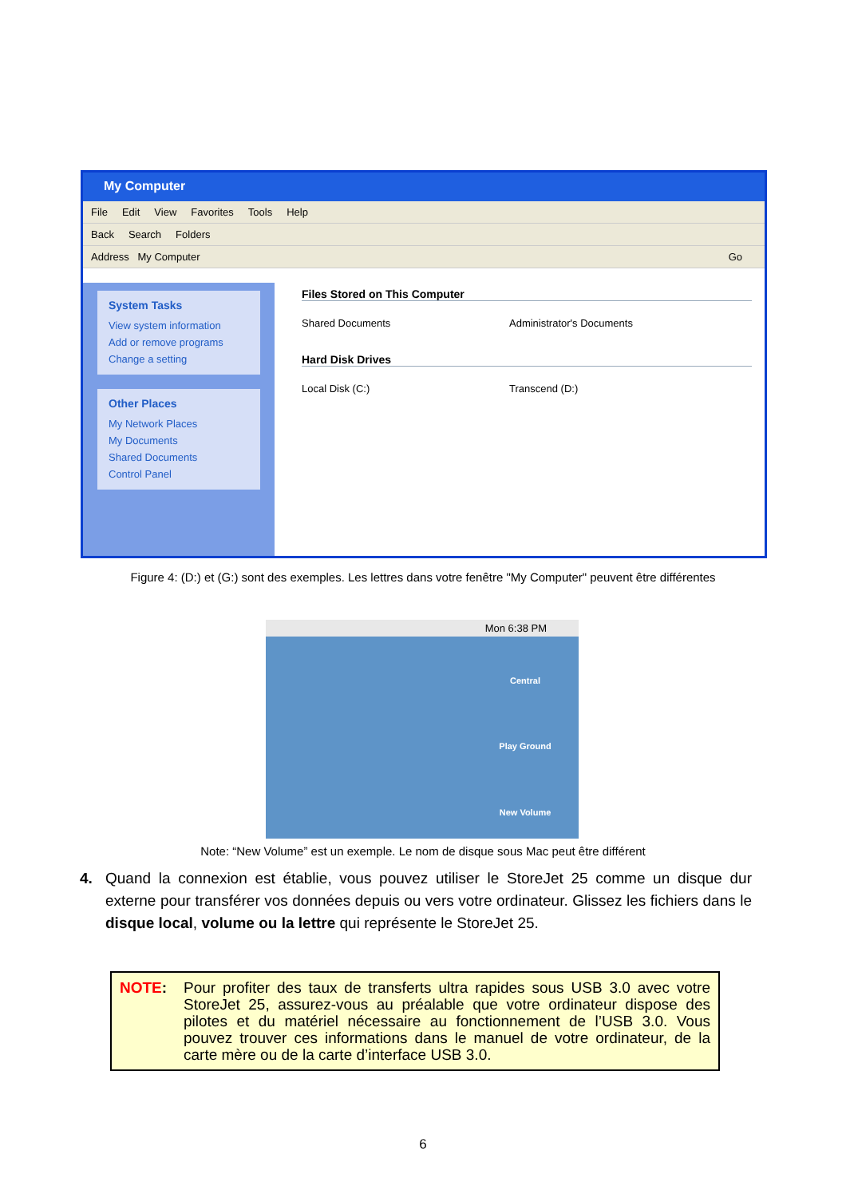My Computer
File Edit View Favorites Tools Help
Back Search Folders
Address My Computer Go
System Tasks
View system information
Add or remove programs
Change a setting
Other Places
My Network Places
My Documents
Shared Documents
Control Panel
Files Stored on This Computer
Shared Documents Administrator's Documents
Hard Disk Drives
Local Disk (C:) Transcend (D:)
Figure 4: (D:) et (G:) sont des exemples. Les lettres dans votre fenêtre "My Computer" peuvent être différentes
Mon 6:38 PM
Central
Play Ground
New Volume
Note: “New Volume” est un exemple. Le nom de disque sous Mac peut être différent
4. Quand la connexion est établie, vous pouvez utiliser le StoreJet 25 comme un disque dur externe pour transférer vos données depuis ou vers votre ordinateur. Glissez les fichiers dans le disque local, volume ou la lettre qui représente le StoreJet 25.
NOTE: Pour profiter des taux de transferts ultra rapides sous USB 3.0 avec votre StoreJet 25, assurez-vous au préalable que votre ordinateur dispose des pilotes et du matériel nécessaire au fonctionnement de l’USB 3.0. Vous pouvez trouver ces informations dans le manuel de votre ordinateur, de la carte mère ou de la carte d’interface USB 3.0.
6